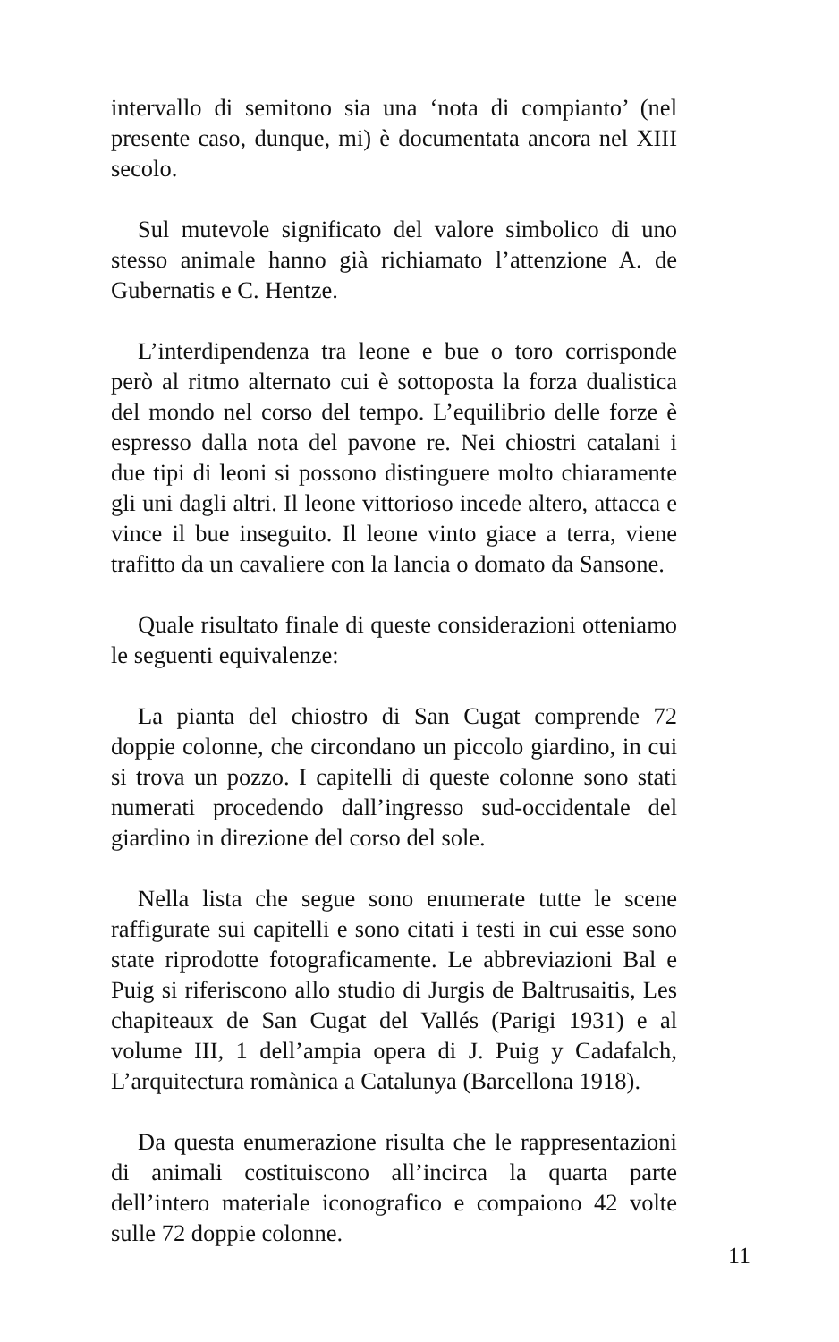intervallo di semitono sia una ‘nota di compianto’ (nel presente caso, dunque, mi) è documentata ancora nel XIII secolo.
Sul mutevole significato del valore simbolico di uno stesso animale hanno già richiamato l’attenzione A. de Gubernatis e C. Hentze.
L’interdipendenza tra leone e bue o toro corrisponde però al ritmo alternato cui è sottoposta la forza dualistica del mondo nel corso del tempo. L’equilibrio delle forze è espresso dalla nota del pavone re. Nei chiostri catalani i due tipi di leoni si possono distinguere molto chiaramente gli uni dagli altri. Il leone vittorioso incede altero, attacca e vince il bue inseguito. Il leone vinto giace a terra, viene trafitto da un cavaliere con la lancia o domato da Sansone.
Quale risultato finale di queste considerazioni otteniamo le seguenti equivalenze:
La pianta del chiostro di San Cugat comprende 72 doppie colonne, che circondano un piccolo giardino, in cui si trova un pozzo. I capitelli di queste colonne sono stati numerati procedendo dall’ingresso sud-occidentale del giardino in direzione del corso del sole.
Nella lista che segue sono enumerate tutte le scene raffigurate sui capitelli e sono citati i testi in cui esse sono state riprodotte fotograficamente. Le abbreviazioni Bal e Puig si riferiscono allo studio di Jurgis de Baltrusaitis, Les chapiteaux de San Cugat del Vallés (Parigi 1931) e al volume III, 1 dell’ampia opera di J. Puig y Cadafalch, L’arquitectura romànica a Catalunya (Barcellona 1918).
Da questa enumerazione risulta che le rappresentazioni di animali costituiscono all’incirca la quarta parte dell’intero materiale iconografico e compaiono 42 volte sulle 72 doppie colonne.
11